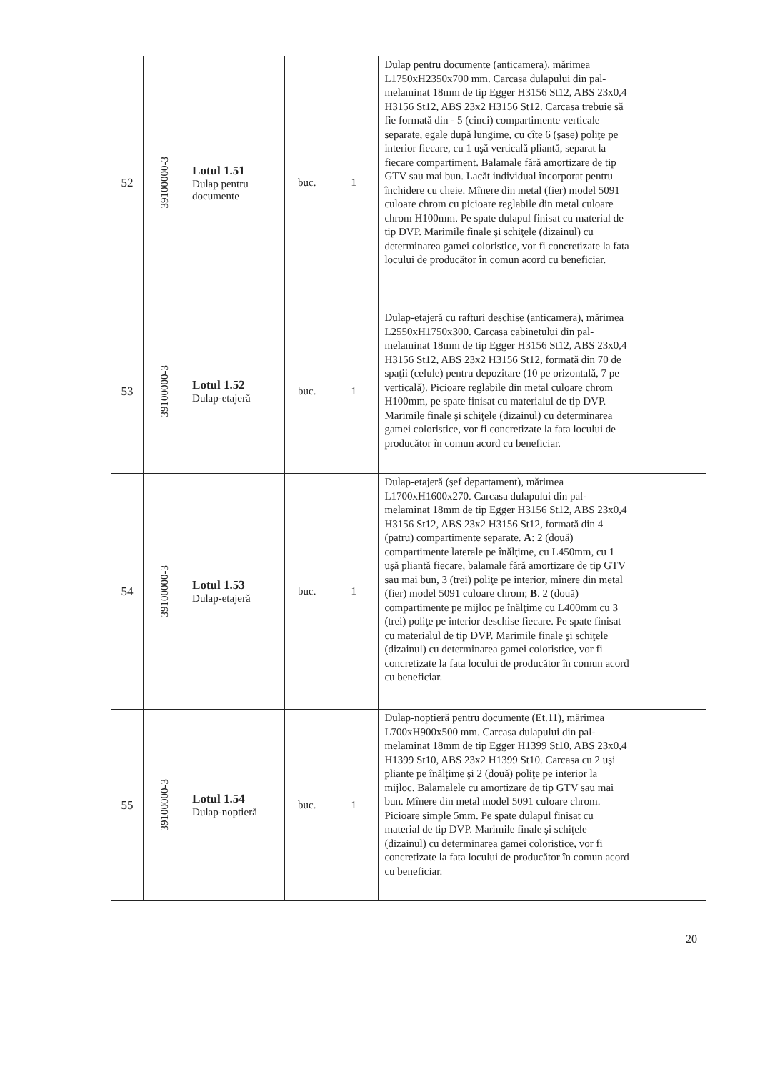| 52 | 39100000-3 | Lotul 1.51 Dulap pentru documente | buc. | 1 | Dulap pentru documente (anticamera), mărimea L1750xH2350x700 mm. Carcasa dulapului din pal-melaminat 18mm de tip Egger H3156 St12, ABS 23x0,4 H3156 St12, ABS 23x2 H3156 St12. Carcasa trebuie să fie formată din - 5 (cinci) compartimente verticale separate, egale după lungime, cu cîte 6 (şase) poliţe pe interior fiecare, cu 1 uşă verticală pliantă, separat la fiecare compartiment. Balamale fără amortizare de tip GTV sau mai bun. Lacăt individual încorporat pentru închidere cu cheie. Mînere din metal (fier) model 5091 culoare chrom cu picioare reglabile din metal culoare chrom H100mm. Pe spate dulapul finisat cu material de tip DVP. Marimile finale şi schiţele (dizainul) cu determinarea gamei coloristice, vor fi concretizate la fata locului de producător în comun acord cu beneficiar. | |
| 53 | 39100000-3 | Lotul 1.52 Dulap-etajeră | buc. | 1 | Dulap-etajeră cu rafturi deschise (anticamera), mărimea L2550xH1750x300. Carcasa cabinetului din pal-melaminat 18mm de tip Egger H3156 St12, ABS 23x0,4 H3156 St12, ABS 23x2 H3156 St12, formată din 70 de spaţii (celule) pentru depozitare (10 pe orizontală, 7 pe verticală). Picioare reglabile din metal culoare chrom H100mm, pe spate finisat cu materialul de tip DVP. Marimile finale şi schiţele (dizainul) cu determinarea gamei coloristice, vor fi concretizate la fata locului de producător în comun acord cu beneficiar. | |
| 54 | 39100000-3 | Lotul 1.53 Dulap-etajeră | buc. | 1 | Dulap-etajeră (şef departament), mărimea L1700xH1600x270. Carcasa dulapului din pal-melaminat 18mm de tip Egger H3156 St12, ABS 23x0,4 H3156 St12, ABS 23x2 H3156 St12, formată din 4 (patru) compartimente separate. A : 2 (două) compartimente laterale pe înălţime, cu L450mm, cu 1 uşă pliantă fiecare, balamale fără amortizare de tip GTV sau mai bun, 3 (trei) poliţe pe interior, mînere din metal (fier) model 5091 culoare chrom; B . 2 (două) compartimente pe mijloc pe înălţime cu L400mm cu 3 (trei) poliţe pe interior deschise fiecare. Pe spate finisat cu materialul de tip DVP. Marimile finale şi schiţele (dizainul) cu determinarea gamei coloristice, vor fi concretizate la fata locului de producător în comun acord cu beneficiar. | |
| 55 | 39100000-3 | Lotul 1.54 Dulap-noptieră | buc. | 1 | Dulap-noptieră pentru documente (Et.11), mărimea L700xH900x500 mm. Carcasa dulapului din pal-melaminat 18mm de tip Egger H1399 St10, ABS 23x0,4 H1399 St10, ABS 23x2 H1399 St10. Carcasa cu 2 uşi pliante pe înălţime şi 2 (două) poliţe pe interior la mijloc. Balamalele cu amortizare de tip GTV sau mai bun. Mînere din metal model 5091 culoare chrom. Picioare simple 5mm. Pe spate dulapul finisat cu material de tip DVP. Marimile finale şi schiţele (dizainul) cu determinarea gamei coloristice, vor fi concretizate la fata locului de producător în comun acord cu beneficiar. | |
20